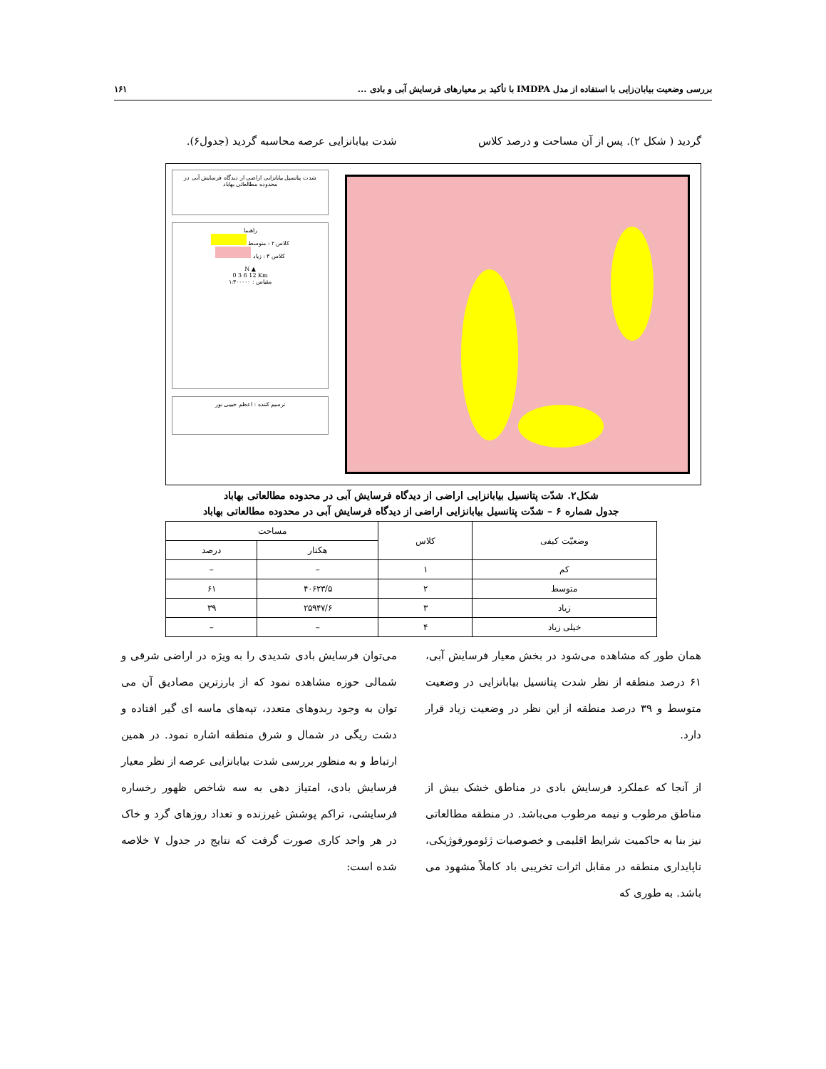بررسی وضعیت بیابان‌زایی با استفاده از مدل IMDPA با تأکید بر معیارهای فرسایش آبی و بادی ... ۱۶۱
گردید ( شکل ۲). پس از آن مساحت و درصد کلاس
شدت بیابانزایی عرصه محاسبه گردید (جدول۶).
شدت پتانسیل بیابانزایی اراضی از دیدگاه فرسایش آبی در محدوده مطالعاتی بهاباد
راهنما
کلاس ۲ : متوسط
کلاس ۳ : زیاد
N ▲
0 3 6 12 Km
مقیاس : ۱:۳۰۰۰۰۰
ترسیم کننده : اعظم حبیبی نور
شکل۲. شدّت پتانسیل بیابانزایی اراضی از دیدگاه فرسایش آبی در محدوده مطالعاتی بهاباد
جدول شماره ۶ – شدّت پتانسیل بیابانزایی اراضی از دیدگاه فرسایش آبی در محدوده مطالعاتی بهاباد
| وضعیّت کیفی | کلاس | مساحت | |
| --- | --- | --- | --- |
| | | هکتار | درصد |
| کم | ۱ | – | – |
| متوسط | ۲ | ۴۰۶۲۳/۵ | ۶۱ |
| زیاد | ۳ | ۲۵۹۴۷/۶ | ۳۹ |
| خیلی زیاد | ۴ | – | – |
همان طور که مشاهده می‌شود در بخش معیار فرسایش آبی، ۶۱ درصد منطقه از نظر شدت پتانسیل بیابانزایی در وضعیت متوسط و ۳۹ درصد منطقه از این نظر در وضعیت زیاد قرار دارد.
از آنجا که عملکرد فرسایش بادی در مناطق خشک بیش از مناطق مرطوب و نیمه مرطوب می‌باشد. در منطقه مطالعاتی نیز بنا به حاکمیت شرایط اقلیمی و خصوصیات ژئومورفوژیکی، ناپایداری منطقه در مقابل اثرات تخریبی باد کاملاً مشهود می باشد. به طوری که
می‌توان فرسایش بادی شدیدی را به ویژه در اراضی شرقی و شمالی حوزه مشاهده نمود که از بارزترین مصادیق آن می توان به وجود ربدوهای متعدد، تپه‌های ماسه ای گیر افتاده و دشت ریگی در شمال و شرق منطقه اشاره نمود. در همین ارتباط و به منظور بررسی شدت بیابانزایی عرصه از نظر معیار فرسایش بادی، امتیاز دهی به سه شاخص ظهور رخساره فرسایشی، تراکم پوشش غیرزنده و تعداد روزهای گرد و خاک در هر واحد کاری صورت گرفت که نتایج در جدول ۷ خلاصه شده است: